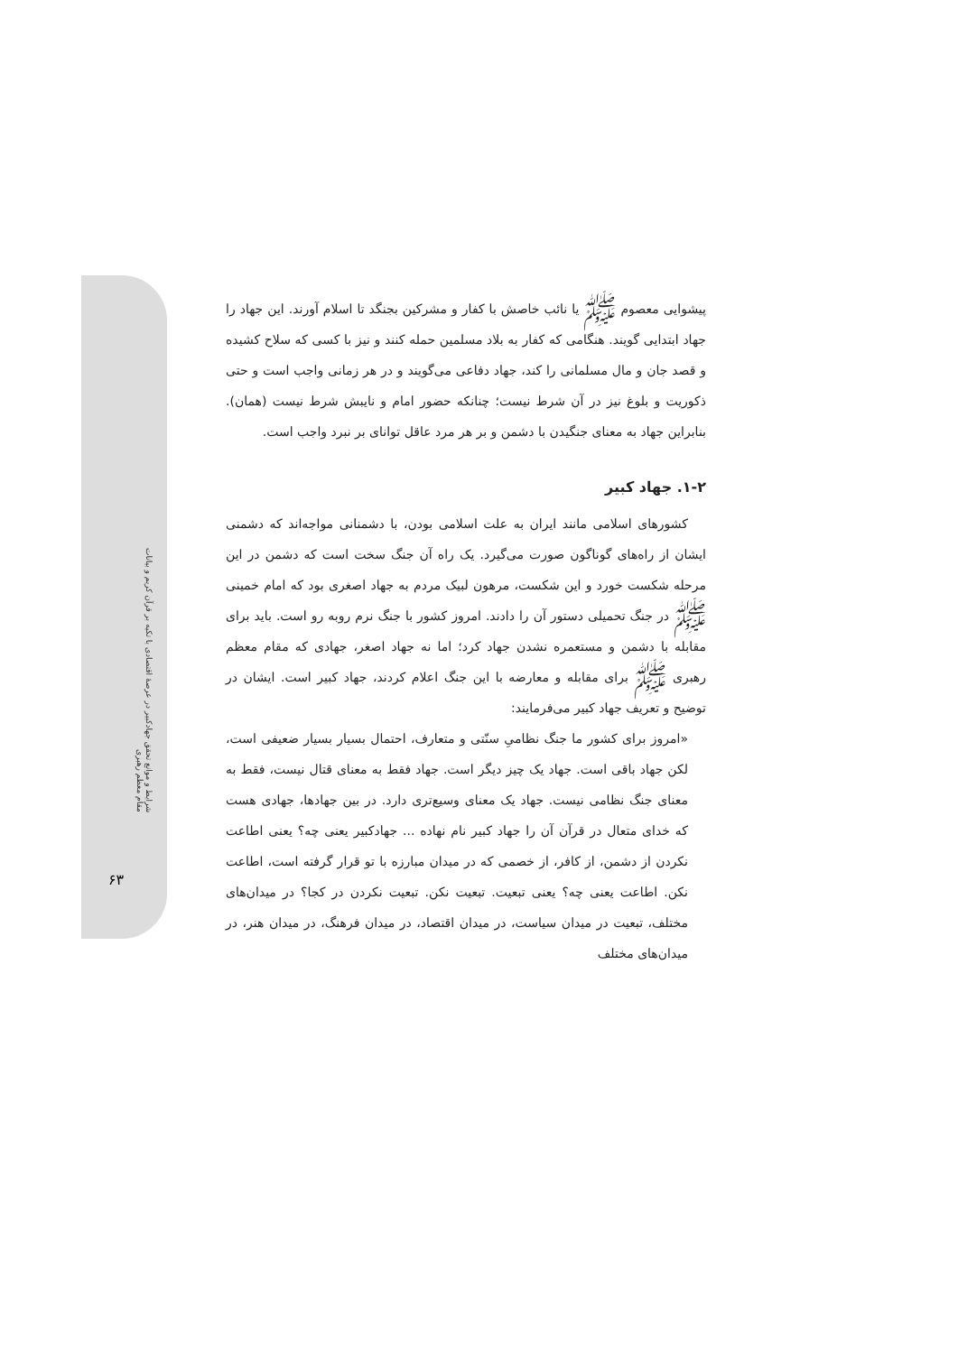شرایط و موانع تحقق جهادکبیر در عرصهٔ اقتصادی با تکیه بر قرآن کریم و بیانات مقام معظم رهبری
۶۳
پیشوایی معصوم ﷺ یا نائب خاصش با کفار و مشرکین بجنگد تا اسلام آورند. این جهاد را جهاد ابتدایی گویند. هنگامی که کفار به بلاد مسلمین حمله کنند و نیز با کسی که سلاح کشیده و قصد جان و مال مسلمانی را کند، جهاد دفاعی می‌گویند و در هر زمانی واجب است و حتی ذکوریت و بلوغ نیز در آن شرط نیست؛ چنانکه حضور امام و نایبش شرط نیست (همان). بنابراین جهاد به معنای جنگیدن با دشمن و بر هر مرد عاقل توانای بر نبرد واجب است.
۱-۲. جهاد کبیر
کشورهای اسلامی مانند ایران به علت اسلامی بودن، با دشمنانی مواجه‌اند که دشمنی ایشان از راه‌های گوناگون صورت می‌گیرد. یک راه آن جنگ سخت است که دشمن در این مرحله شکست خورد و این شکست، مرهون لبیک مردم به جهاد اصغری بود که امام خمینی ﷺ در جنگ تحمیلی دستور آن را دادند. امروز کشور با جنگ نرم روبه رو است. باید برای مقابله با دشمن و مستعمره نشدن جهاد کرد؛ اما نه جهاد اصغر، جهادی که مقام معظم رهبری ﷺ برای مقابله و معارضه با این جنگ اعلام کردند، جهاد کبیر است. ایشان در توضیح و تعریف جهاد کبیر می‌فرمایند:
«امروز برای کشور ما جنگ نظامیِ سنّتی و متعارف، احتمال بسیار بسیار ضعیفی است، لکن جهاد باقی است. جهاد یک چیز دیگر است. جهاد فقط به معنای قتال نیست، فقط به معنای جنگ نظامی نیست. جهاد یک معنای وسیع‌تری دارد. در بین جهادها، جهادی هست که خدای متعال در قرآن آن را جهاد کبیر نام نهاده ... جهادکبیر یعنی چه؟ یعنی اطاعت نکردن از دشمن، از کافر، از خصمی که در میدان مبارزه با تو قرار گرفته است، اطاعت نکن. اطاعت یعنی چه؟ یعنی تبعیت. تبعیت نکن. تبعیت نکردن در کجا؟ در میدان‌های مختلف، تبعیت در میدان سیاست، در میدان اقتصاد، در میدان فرهنگ، در میدان هنر، در میدان‌های مختلف